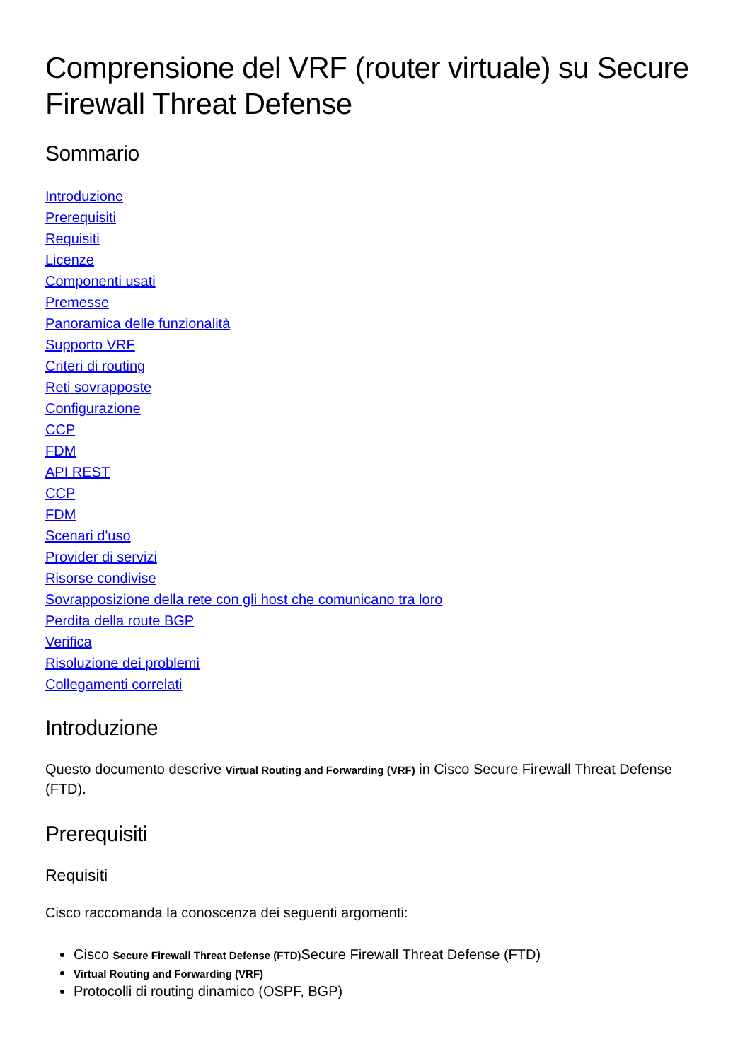Comprensione del VRF (router virtuale) su Secure Firewall Threat Defense
Sommario
Introduzione
Prerequisiti
Requisiti
Licenze
Componenti usati
Premesse
Panoramica delle funzionalità
Supporto VRF
Criteri di routing
Reti sovrapposte
Configurazione
CCP
FDM
API REST
CCP
FDM
Scenari d'uso
Provider di servizi
Risorse condivise
Sovrapposizione della rete con gli host che comunicano tra loro
Perdita della route BGP
Verifica
Risoluzione dei problemi
Collegamenti correlati
Introduzione
Questo documento descrive Virtual Routing and Forwarding (VRF) in Cisco Secure Firewall Threat Defense (FTD).
Prerequisiti
Requisiti
Cisco raccomanda la conoscenza dei seguenti argomenti:
Cisco Secure Firewall Threat Defense (FTD) Secure Firewall Threat Defense (FTD)
Virtual Routing and Forwarding (VRF)
Protocolli di routing dinamico (OSPF, BGP)